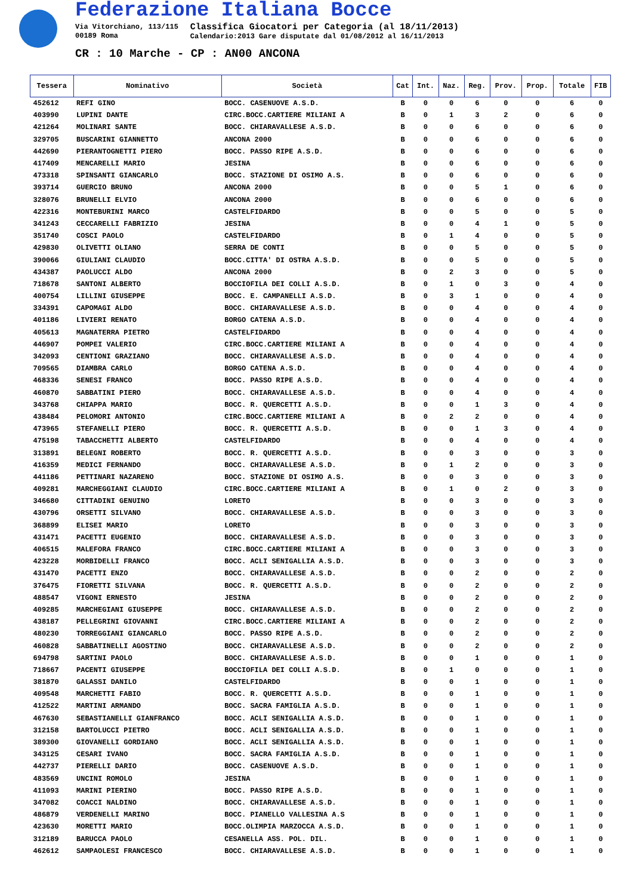Federazione Italiana Bocce
Via Vitorchiano, 113/115
00189 Roma
Classifica Giocatori per Categoria (al 18/11/2013)
Calendario:2013 Gare disputate dal 01/08/2012 al 16/11/2013
CR : 10 Marche - CP : AN00 ANCONA
| Tessera | Nominativo | Società | Cat | Int. | Naz. | Reg. | Prov. | Prop. | Totale | FIB |
| --- | --- | --- | --- | --- | --- | --- | --- | --- | --- | --- |
| 452612 | REFI GINO | BOCC. CASENUOVE A.S.D. | B | 0 | 0 | 6 | 0 | 0 | 6 | 0 |
| 403990 | LUPINI DANTE | CIRC.BOCC.CARTIERE MILIANI A | B | 0 | 1 | 3 | 2 | 0 | 6 | 0 |
| 421264 | MOLINARI SANTE | BOCC. CHIARAVALLESE A.S.D. | B | 0 | 0 | 6 | 0 | 0 | 6 | 0 |
| 329705 | BUSCARINI GIANNETTO | ANCONA 2000 | B | 0 | 0 | 6 | 0 | 0 | 6 | 0 |
| 442690 | PIERANTOGNETTI PIERO | BOCC. PASSO RIPE A.S.D. | B | 0 | 0 | 6 | 0 | 0 | 6 | 0 |
| 417409 | MENCARELLI MARIO | JESINA | B | 0 | 0 | 6 | 0 | 0 | 6 | 0 |
| 473318 | SPINSANTI GIANCARLO | BOCC. STAZIONE DI OSIMO A.S. | B | 0 | 0 | 6 | 0 | 0 | 6 | 0 |
| 393714 | GUERCIO BRUNO | ANCONA 2000 | B | 0 | 0 | 5 | 1 | 0 | 6 | 0 |
| 328076 | BRUNELLI ELVIO | ANCONA 2000 | B | 0 | 0 | 6 | 0 | 0 | 6 | 0 |
| 422316 | MONTEBURINI MARCO | CASTELFIDARDO | B | 0 | 0 | 5 | 0 | 0 | 5 | 0 |
| 341243 | CECCARELLI FABRIZIO | JESINA | B | 0 | 0 | 4 | 1 | 0 | 5 | 0 |
| 351740 | COSCI PAOLO | CASTELFIDARDO | B | 0 | 1 | 4 | 0 | 0 | 5 | 0 |
| 429830 | OLIVETTI OLIANO | SERRA DE CONTI | B | 0 | 0 | 5 | 0 | 0 | 5 | 0 |
| 390066 | GIULIANI CLAUDIO | BOCC.CITTA' DI OSTRA A.S.D. | B | 0 | 0 | 5 | 0 | 0 | 5 | 0 |
| 434387 | PAOLUCCI ALDO | ANCONA 2000 | B | 0 | 2 | 3 | 0 | 0 | 5 | 0 |
| 718678 | SANTONI ALBERTO | BOCCIOFILA DEI COLLI A.S.D. | B | 0 | 1 | 0 | 3 | 0 | 4 | 0 |
| 400754 | LILLINI GIUSEPPE | BOCC. E. CAMPANELLI A.S.D. | B | 0 | 3 | 1 | 0 | 0 | 4 | 0 |
| 334391 | CAPOMAGI ALDO | BOCC. CHIARAVALLESE A.S.D. | B | 0 | 0 | 4 | 0 | 0 | 4 | 0 |
| 401186 | LIVIERI RENATO | BORGO CATENA A.S.D. | B | 0 | 0 | 4 | 0 | 0 | 4 | 0 |
| 405613 | MAGNATERRA PIETRO | CASTELFIDARDO | B | 0 | 0 | 4 | 0 | 0 | 4 | 0 |
| 446907 | POMPEI VALERIO | CIRC.BOCC.CARTIERE MILIANI A | B | 0 | 0 | 4 | 0 | 0 | 4 | 0 |
| 342093 | CENTIONI GRAZIANO | BOCC. CHIARAVALLESE A.S.D. | B | 0 | 0 | 4 | 0 | 0 | 4 | 0 |
| 709565 | DIAMBRA CARLO | BORGO CATENA A.S.D. | B | 0 | 0 | 4 | 0 | 0 | 4 | 0 |
| 468336 | SENESI FRANCO | BOCC. PASSO RIPE A.S.D. | B | 0 | 0 | 4 | 0 | 0 | 4 | 0 |
| 460870 | SABBATINI PIERO | BOCC. CHIARAVALLESE A.S.D. | B | 0 | 0 | 4 | 0 | 0 | 4 | 0 |
| 343768 | CHIAPPA MARIO | BOCC. R. QUERCETTI A.S.D. | B | 0 | 0 | 1 | 3 | 0 | 4 | 0 |
| 438484 | PELOMORI ANTONIO | CIRC.BOCC.CARTIERE MILIANI A | B | 0 | 2 | 2 | 0 | 0 | 4 | 0 |
| 473965 | STEFANELLI PIERO | BOCC. R. QUERCETTI A.S.D. | B | 0 | 0 | 1 | 3 | 0 | 4 | 0 |
| 475198 | TABACCHETTI ALBERTO | CASTELFIDARDO | B | 0 | 0 | 4 | 0 | 0 | 4 | 0 |
| 313891 | BELEGNI ROBERTO | BOCC. R. QUERCETTI A.S.D. | B | 0 | 0 | 3 | 0 | 0 | 3 | 0 |
| 416359 | MEDICI FERNANDO | BOCC. CHIARAVALLESE A.S.D. | B | 0 | 1 | 2 | 0 | 0 | 3 | 0 |
| 441186 | PETTINARI NAZARENO | BOCC. STAZIONE DI OSIMO A.S. | B | 0 | 0 | 3 | 0 | 0 | 3 | 0 |
| 409281 | MARCHEGGIANI CLAUDIO | CIRC.BOCC.CARTIERE MILIANI A | B | 0 | 1 | 0 | 2 | 0 | 3 | 0 |
| 346680 | CITTADINI GENUINO | LORETO | B | 0 | 0 | 3 | 0 | 0 | 3 | 0 |
| 430796 | ORSETTI SILVANO | BOCC. CHIARAVALLESE A.S.D. | B | 0 | 0 | 3 | 0 | 0 | 3 | 0 |
| 368899 | ELISEI MARIO | LORETO | B | 0 | 0 | 3 | 0 | 0 | 3 | 0 |
| 431471 | PACETTI EUGENIO | BOCC. CHIARAVALLESE A.S.D. | B | 0 | 0 | 3 | 0 | 0 | 3 | 0 |
| 406515 | MALEFORA FRANCO | CIRC.BOCC.CARTIERE MILIANI A | B | 0 | 0 | 3 | 0 | 0 | 3 | 0 |
| 423228 | MORBIDELLI FRANCO | BOCC. ACLI SENIGALLIA A.S.D. | B | 0 | 0 | 3 | 0 | 0 | 3 | 0 |
| 431470 | PACETTI ENZO | BOCC. CHIARAVALLESE A.S.D. | B | 0 | 0 | 2 | 0 | 0 | 2 | 0 |
| 376475 | FIORETTI SILVANA | BOCC. R. QUERCETTI A.S.D. | B | 0 | 0 | 2 | 0 | 0 | 2 | 0 |
| 488547 | VIGONI ERNESTO | JESINA | B | 0 | 0 | 2 | 0 | 0 | 2 | 0 |
| 409285 | MARCHEGIANI GIUSEPPE | BOCC. CHIARAVALLESE A.S.D. | B | 0 | 0 | 2 | 0 | 0 | 2 | 0 |
| 438187 | PELLEGRINI GIOVANNI | CIRC.BOCC.CARTIERE MILIANI A | B | 0 | 0 | 2 | 0 | 0 | 2 | 0 |
| 480230 | TORREGGIANI GIANCARLO | BOCC. PASSO RIPE A.S.D. | B | 0 | 0 | 2 | 0 | 0 | 2 | 0 |
| 460828 | SABBATINELLI AGOSTINO | BOCC. CHIARAVALLESE A.S.D. | B | 0 | 0 | 2 | 0 | 0 | 2 | 0 |
| 694798 | SARTINI PAOLO | BOCC. CHIARAVALLESE A.S.D. | B | 0 | 0 | 1 | 0 | 0 | 1 | 0 |
| 718667 | PACENTI GIUSEPPE | BOCCIOFILA DEI COLLI A.S.D. | B | 0 | 1 | 0 | 0 | 0 | 1 | 0 |
| 381870 | GALASSI DANILO | CASTELFIDARDO | B | 0 | 0 | 1 | 0 | 0 | 1 | 0 |
| 409548 | MARCHETTI FABIO | BOCC. R. QUERCETTI A.S.D. | B | 0 | 0 | 1 | 0 | 0 | 1 | 0 |
| 412522 | MARTINI ARMANDO | BOCC. SACRA FAMIGLIA A.S.D. | B | 0 | 0 | 1 | 0 | 0 | 1 | 0 |
| 467630 | SEBASTIANELLI GIANFRANCO | BOCC. ACLI SENIGALLIA A.S.D. | B | 0 | 0 | 1 | 0 | 0 | 1 | 0 |
| 312158 | BARTOLUCCI PIETRO | BOCC. ACLI SENIGALLIA A.S.D. | B | 0 | 0 | 1 | 0 | 0 | 1 | 0 |
| 389300 | GIOVANELLI GORDIANO | BOCC. ACLI SENIGALLIA A.S.D. | B | 0 | 0 | 1 | 0 | 0 | 1 | 0 |
| 343125 | CESARI IVANO | BOCC. SACRA FAMIGLIA A.S.D. | B | 0 | 0 | 1 | 0 | 0 | 1 | 0 |
| 442737 | PIERELLI DARIO | BOCC. CASENUOVE A.S.D. | B | 0 | 0 | 1 | 0 | 0 | 1 | 0 |
| 483569 | UNCINI ROMOLO | JESINA | B | 0 | 0 | 1 | 0 | 0 | 1 | 0 |
| 411093 | MARINI PIERINO | BOCC. PASSO RIPE A.S.D. | B | 0 | 0 | 1 | 0 | 0 | 1 | 0 |
| 347082 | COACCI NALDINO | BOCC. CHIARAVALLESE A.S.D. | B | 0 | 0 | 1 | 0 | 0 | 1 | 0 |
| 486879 | VERDENELLI MARINO | BOCC. PIANELLO VALLESINA A.S | B | 0 | 0 | 1 | 0 | 0 | 1 | 0 |
| 423630 | MORETTI MARIO | BOCC.OLIMPIA MARZOCCA A.S.D. | B | 0 | 0 | 1 | 0 | 0 | 1 | 0 |
| 312189 | BARUCCA PAOLO | CESANELLA ASS. POL. DIL. | B | 0 | 0 | 1 | 0 | 0 | 1 | 0 |
| 462612 | SAMPAOLESI FRANCESCO | BOCC. CHIARAVALLESE A.S.D. | B | 0 | 0 | 1 | 0 | 0 | 1 | 0 |